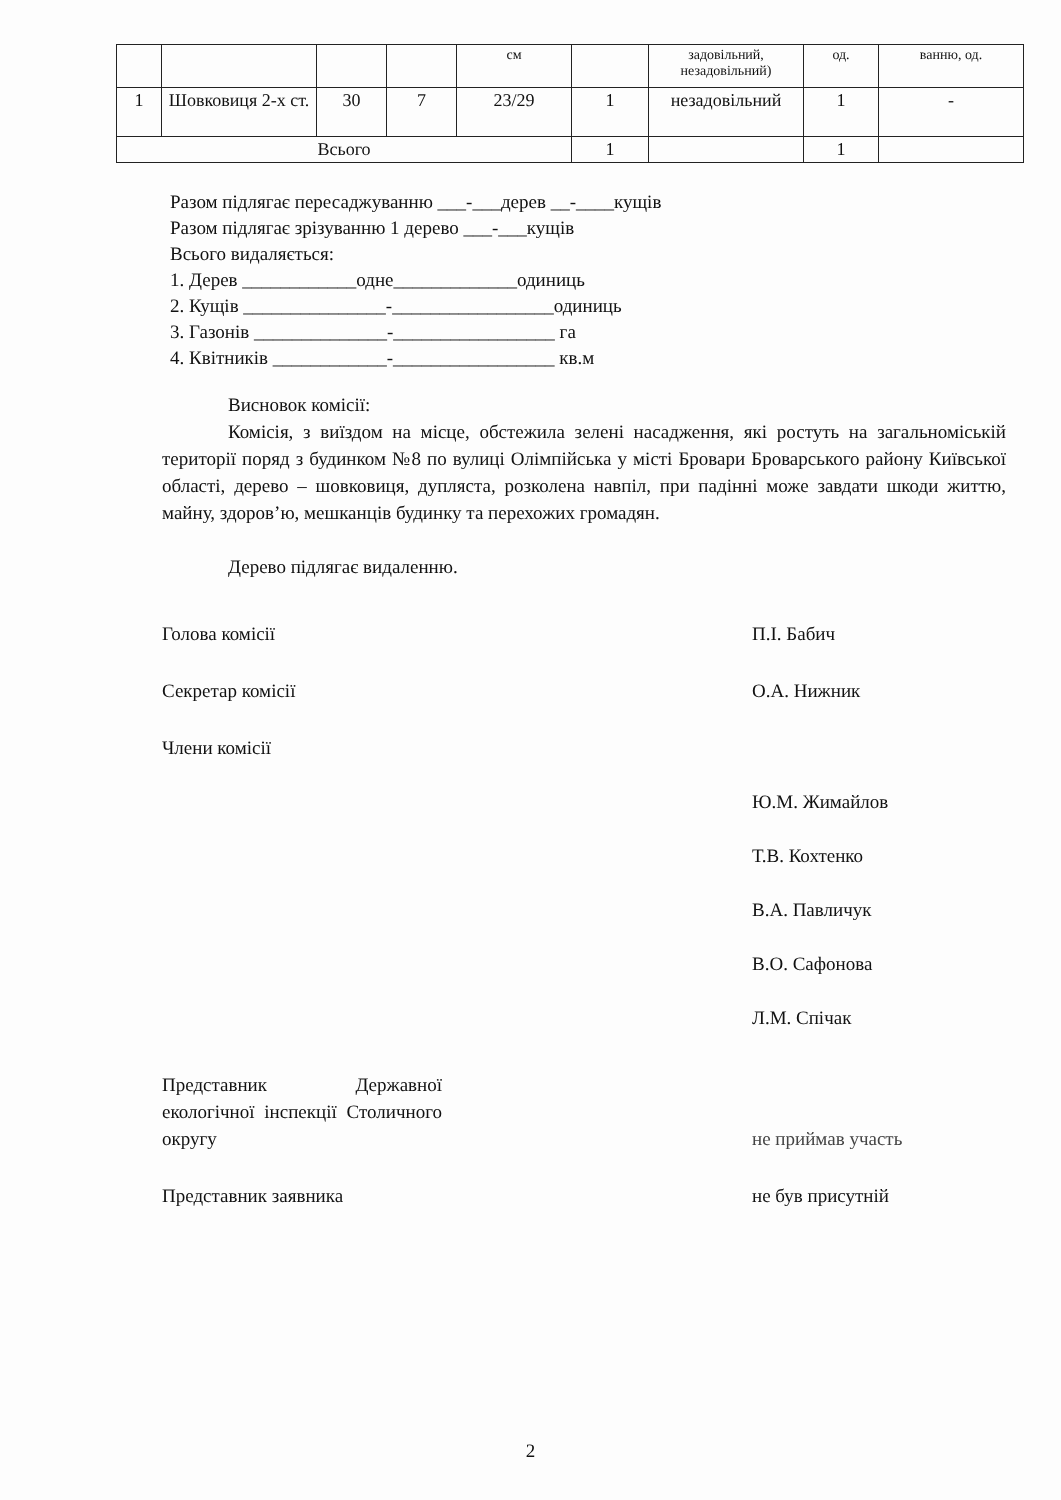| | | | | см | | задовільний, незадовільний) | од. | ванню, од. |
| 1 | Шовковиця 2-х ст. | 30 | 7 | 23/29 | 1 | незадовільний | 1 | - |
| Всього | | | | | 1 | | 1 | |
Разом підлягає пересаджуванню ___-___дерев __-____кущів
Разом підлягає зрізуванню 1 дерево ___-___кущів
Всього видаляється:
1. Дерев ____________одне_____________одиниць
2. Кущів _______________-_________________одиниць
3. Газонів ______________-_________________ га
4. Квітників ____________-_________________ кв.м
Висновок комісії:
Комісія, з виїздом на місце, обстежила зелені насадження, які ростуть на загальноміській території поряд з будинком №8 по вулиці Олімпійська у місті Бровари Броварського району Київської області, дерево – шовковиця, дупляста, розколена навпіл, при падінні може завдати шкоди життю, майну, здоров’ю, мешканців будинку та перехожих громадян.
Дерево підлягає видаленню.
Голова комісії П.І. Бабич
Секретар комісії О.А. Нижник
Члени комісії
Ю.М. Жимайлов
Т.В. Кохтенко
В.А. Павличук
В.О. Сафонова
Л.М. Спічак
Представник Державної екологічної інспекції Столичного округу
не приймав участь
Представник заявника не був присутній
2